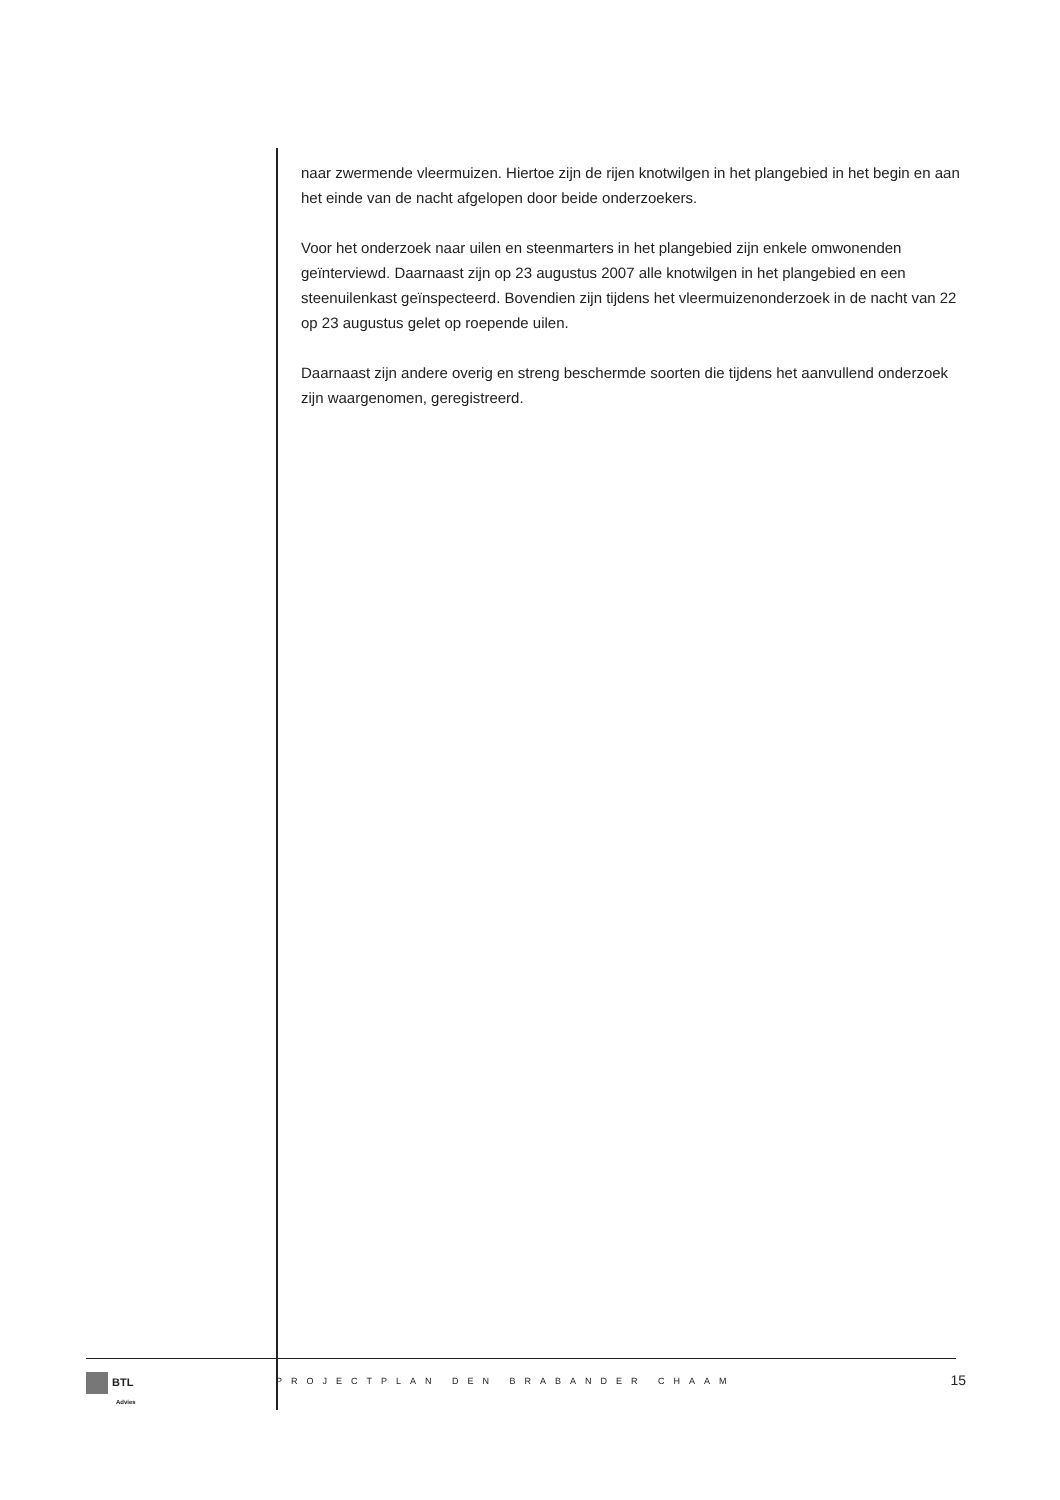naar zwermende vleermuizen. Hiertoe zijn de rijen knotwilgen in het plangebied in het begin en aan het einde van de nacht afgelopen door beide onderzoekers.
Voor het onderzoek naar uilen en steenmarters in het plangebied zijn enkele omwonenden geïnterviewd. Daarnaast zijn op 23 augustus 2007 alle knotwilgen in het plangebied en een steenuilenkast geïnspecteerd. Bovendien zijn tijdens het vleermuizenonderzoek in de nacht van 22 op 23 augustus gelet op roepende uilen.
Daarnaast zijn andere overig en streng beschermde soorten die tijdens het aanvullend onderzoek zijn waargenomen, geregistreerd.
BTL
Advies
PROJECTPLAN DEN BRABANDER CHAAM
15